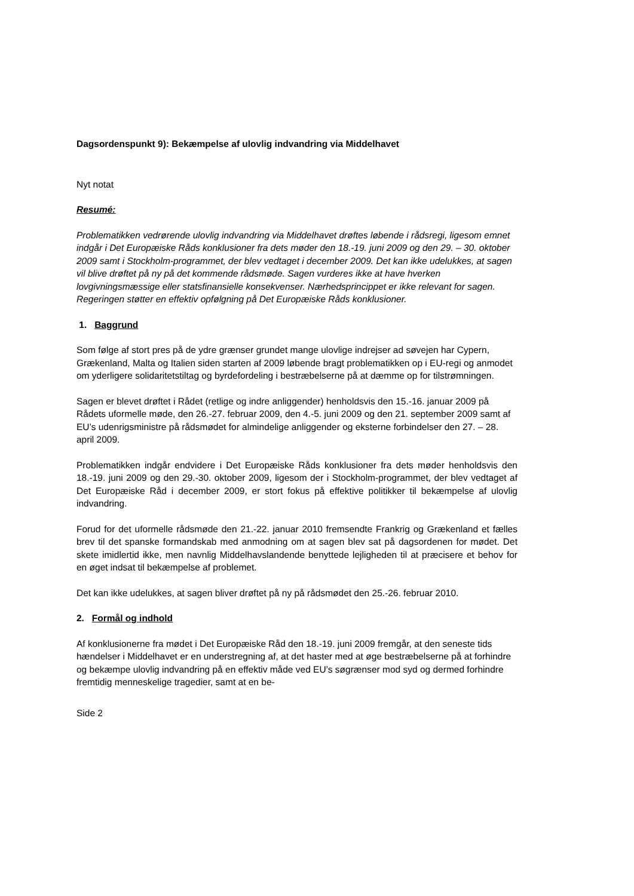Dagsordenspunkt 9): Bekæmpelse af ulovlig indvandring via Middelhavet
Nyt notat
Resumé:
Problematikken vedrørende ulovlig indvandring via Middelhavet drøftes løbende i rådsregi, ligesom emnet indgår i Det Europæiske Råds konklusioner fra dets møder den 18.-19. juni 2009 og den 29. – 30. oktober 2009 samt i Stockholm-programmet, der blev vedtaget i december 2009. Det kan ikke udelukkes, at sagen vil blive drøftet på ny på det kommende rådsmøde. Sagen vurderes ikke at have hverken lovgivningsmæssige eller statsfinansielle konsekvenser. Nærhedsprincippet er ikke relevant for sagen. Regeringen støtter en effektiv opfølgning på Det Europæiske Råds konklusioner.
1. Baggrund
Som følge af stort pres på de ydre grænser grundet mange ulovlige indrejser ad søvejen har Cypern, Grækenland, Malta og Italien siden starten af 2009 løbende bragt problematikken op i EU-regi og anmodet om yderligere solidaritetstiltag og byrdefordeling i bestræbelserne på at dæmme op for tilstrømningen.
Sagen er blevet drøftet i Rådet (retlige og indre anliggender) henholdsvis den 15.-16. januar 2009 på Rådets uformelle møde, den 26.-27. februar 2009, den 4.-5. juni 2009 og den 21. september 2009 samt af EU’s udenrigsministre på rådsmødet for almindelige anliggender og eksterne forbindelser den 27. – 28. april 2009.
Problematikken indgår endvidere i Det Europæiske Råds konklusioner fra dets møder henholdsvis den 18.-19. juni 2009 og den 29.-30. oktober 2009, ligesom der i Stockholm-programmet, der blev vedtaget af Det Europæiske Råd i december 2009, er stort fokus på effektive politikker til bekæmpelse af ulovlig indvandring.
Forud for det uformelle rådsmøde den 21.-22. januar 2010 fremsendte Frankrig og Grækenland et fælles brev til det spanske formandskab med anmodning om at sagen blev sat på dagsordenen for mødet. Det skete imidlertid ikke, men navnlig Middelhavslandende benyttede lejligheden til at præcisere et behov for en øget indsat til bekæmpelse af problemet.
Det kan ikke udelukkes, at sagen bliver drøftet på ny på rådsmødet den 25.-26. februar 2010.
2. Formål og indhold
Af konklusionerne fra mødet i Det Europæiske Råd den 18.-19. juni 2009 fremgår, at den seneste tids hændelser i Middelhavet er en understregning af, at det haster med at øge bestræbelserne på at forhindre og bekæmpe ulovlig indvandring på en effektiv måde ved EU’s søgrænser mod syd og dermed forhindre fremtidig menneskelige tragedier, samt at en be-
Side 2